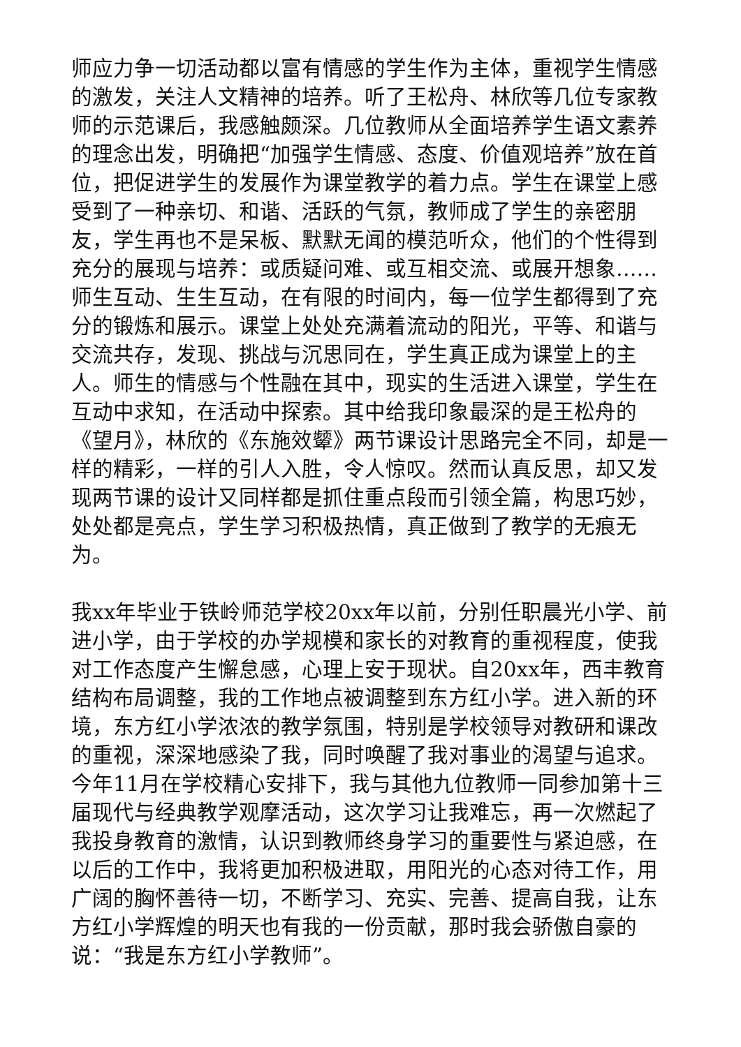师应力争一切活动都以富有情感的学生作为主体，重视学生情感的激发，关注人文精神的培养。听了王松舟、林欣等几位专家教师的示范课后，我感触颇深。几位教师从全面培养学生语文素养的理念出发，明确把“加强学生情感、态度、价值观培养”放在首位，把促进学生的发展作为课堂教学的着力点。学生在课堂上感受到了一种亲切、和谐、活跃的气氛，教师成了学生的亲密朋友，学生再也不是呆板、默默无闻的模范听众，他们的个性得到充分的展现与培养：或质疑问难、或互相交流、或展开想象……师生互动、生生互动，在有限的时间内，每一位学生都得到了充分的锻炼和展示。课堂上处处充满着流动的阳光，平等、和谐与交流共存，发现、挑战与沉思同在，学生真正成为课堂上的主人。师生的情感与个性融在其中，现实的生活进入课堂，学生在互动中求知，在活动中探索。其中给我印象最深的是王松舟的《望月》，林欣的《东施效颦》两节课设计思路完全不同，却是一样的精彩，一样的引人入胜，令人惊叹。然而认真反思，却又发现两节课的设计又同样都是抓住重点段而引领全篇，构思巧妙，处处都是亮点，学生学习积极热情，真正做到了教学的无痕无为。
我xx年毕业于铁岭师范学校20xx年以前，分别任职晨光小学、前进小学，由于学校的办学规模和家长的对教育的重视程度，使我对工作态度产生懈怠感，心理上安于现状。自20xx年，西丰教育结构布局调整，我的工作地点被调整到东方红小学。进入新的环境，东方红小学浓浓的教学氛围，特别是学校领导对教研和课改的重视，深深地感染了我，同时唤醒了我对事业的渴望与追求。今年11月在学校精心安排下，我与其他九位教师一同参加第十三届现代与经典教学观摩活动，这次学习让我难忘，再一次燃起了我投身教育的激情，认识到教师终身学习的重要性与紧迫感，在以后的工作中，我将更加积极进取，用阳光的心态对待工作，用广阔的胸怀善待一切，不断学习、充实、完善、提高自我，让东方红小学辉煌的明天也有我的一份贡献，那时我会骄傲自豪的说：“我是东方红小学教师”。